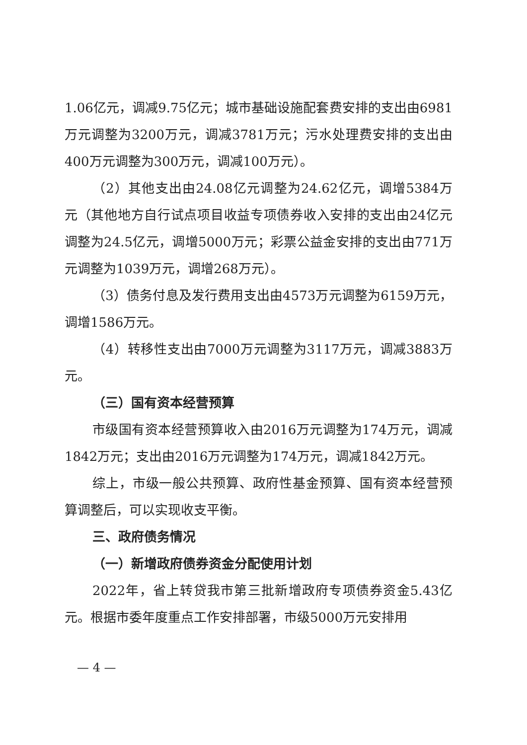1.06亿元，调减9.75亿元；城市基础设施配套费安排的支出由6981万元调整为3200万元，调减3781万元；污水处理费安排的支出由400万元调整为300万元，调减100万元）。
（2）其他支出由24.08亿元调整为24.62亿元，调增5384万元（其他地方自行试点项目收益专项债券收入安排的支出由24亿元调整为24.5亿元，调增5000万元；彩票公益金安排的支出由771万元调整为1039万元，调增268万元）。
（3）债务付息及发行费用支出由4573万元调整为6159万元，调增1586万元。
（4）转移性支出由7000万元调整为3117万元，调减3883万元。
（三）国有资本经营预算
市级国有资本经营预算收入由2016万元调整为174万元，调减1842万元；支出由2016万元调整为174万元，调减1842万元。
综上，市级一般公共预算、政府性基金预算、国有资本经营预算调整后，可以实现收支平衡。
三、政府债务情况
（一）新增政府债券资金分配使用计划
2022年，省上转贷我市第三批新增政府专项债券资金5.43亿元。根据市委年度重点工作安排部署，市级5000万元安排用
— 4 —